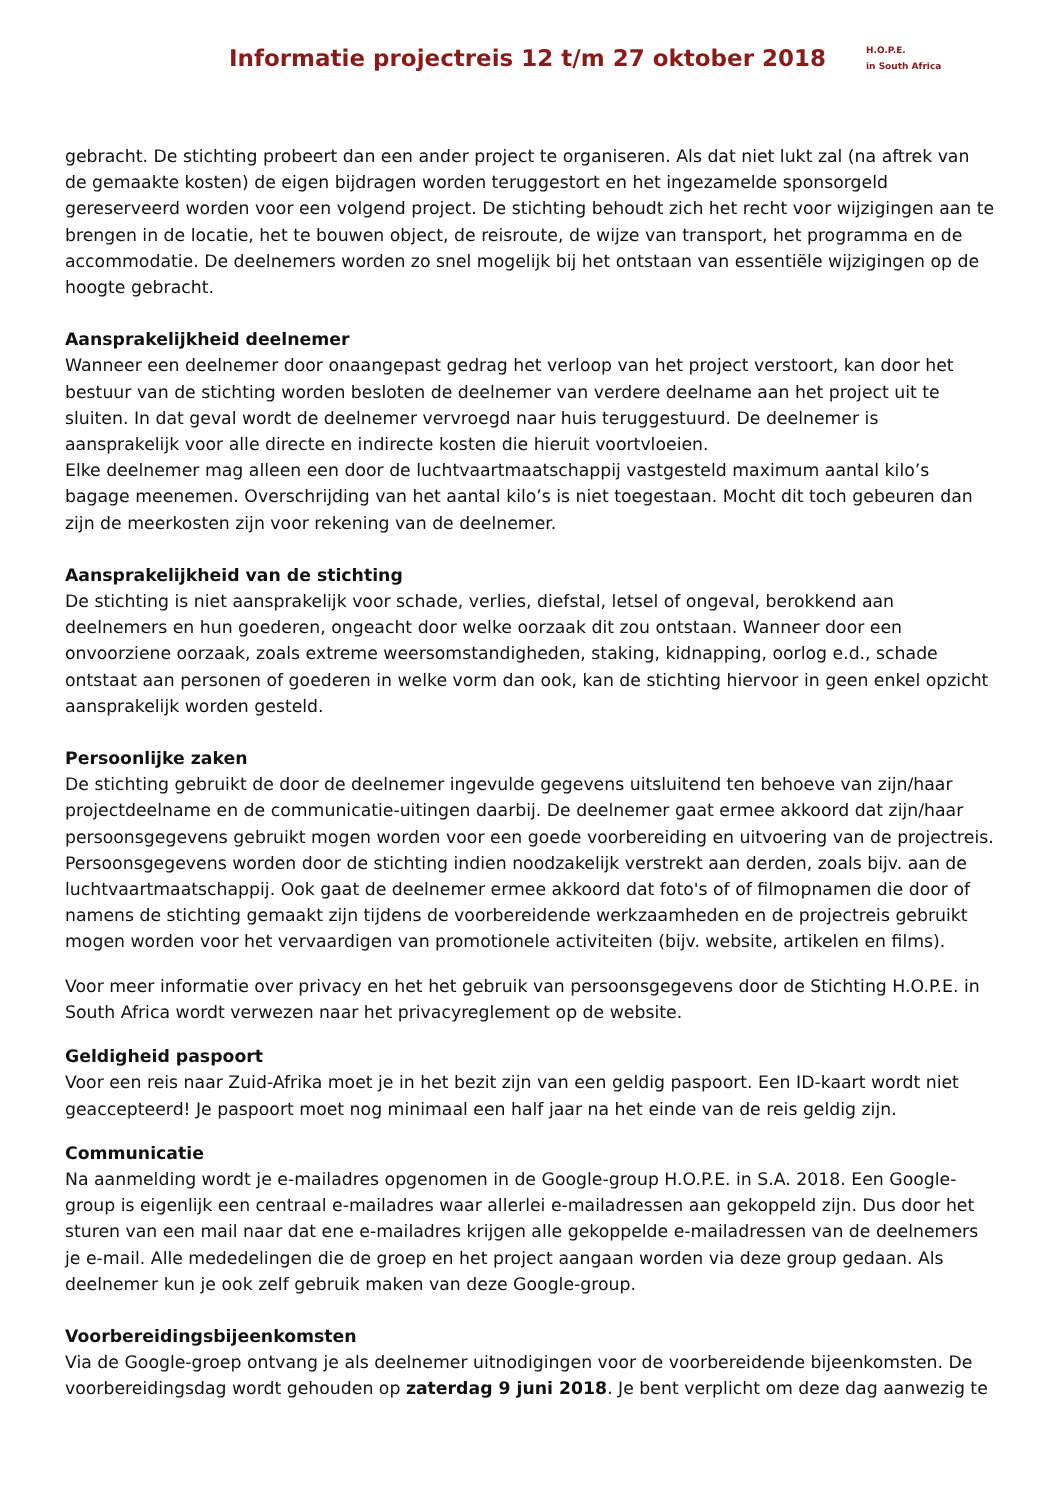Informatie projectreis 12 t/m 27 oktober 2018
H.O.P.E.
in South Africa
gebracht. De stichting probeert dan een ander project te organiseren. Als dat niet lukt zal (na aftrek van de gemaakte kosten) de eigen bijdragen worden teruggestort en het ingezamelde sponsorgeld gereserveerd worden voor een volgend project. De stichting behoudt zich het recht voor wijzigingen aan te brengen in de locatie, het te bouwen object, de reisroute, de wijze van transport, het programma en de accommodatie. De deelnemers worden zo snel mogelijk bij het ontstaan van essentiële wijzigingen op de hoogte gebracht.
Aansprakelijkheid deelnemer
Wanneer een deelnemer door onaangepast gedrag het verloop van het project verstoort, kan door het bestuur van de stichting worden besloten de deelnemer van verdere deelname aan het project uit te sluiten. In dat geval wordt de deelnemer vervroegd naar huis teruggestuurd. De deelnemer is aansprakelijk voor alle directe en indirecte kosten die hieruit voortvloeien.
Elke deelnemer mag alleen een door de luchtvaartmaatschappij vastgesteld maximum aantal kilo’s bagage meenemen. Overschrijding van het aantal kilo’s is niet toegestaan. Mocht dit toch gebeuren dan zijn de meerkosten zijn voor rekening van de deelnemer.
Aansprakelijkheid van de stichting
De stichting is niet aansprakelijk voor schade, verlies, diefstal, letsel of ongeval, berokkend aan deelnemers en hun goederen, ongeacht door welke oorzaak dit zou ontstaan. Wanneer door een onvoorziene oorzaak, zoals extreme weersomstandigheden, staking, kidnapping, oorlog e.d., schade ontstaat aan personen of goederen in welke vorm dan ook, kan de stichting hiervoor in geen enkel opzicht aansprakelijk worden gesteld.
Persoonlijke zaken
De stichting gebruikt de door de deelnemer ingevulde gegevens uitsluitend ten behoeve van zijn/haar projectdeelname en de communicatie-uitingen daarbij. De deelnemer gaat ermee akkoord dat zijn/haar persoonsgegevens gebruikt mogen worden voor een goede voorbereiding en uitvoering van de projectreis. Persoonsgegevens worden door de stichting indien noodzakelijk verstrekt aan derden, zoals bijv. aan de luchtvaartmaatschappij. Ook gaat de deelnemer ermee akkoord dat foto's of of filmopnamen die door of namens de stichting gemaakt zijn tijdens de voorbereidende werkzaamheden en de projectreis gebruikt mogen worden voor het vervaardigen van promotionele activiteiten (bijv. website, artikelen en films).
Voor meer informatie over privacy en het het gebruik van persoonsgegevens door de Stichting H.O.P.E. in South Africa wordt verwezen naar het privacyreglement op de website.
Geldigheid paspoort
Voor een reis naar Zuid-Afrika moet je in het bezit zijn van een geldig paspoort. Een ID-kaart wordt niet geaccepteerd! Je paspoort moet nog minimaal een half jaar na het einde van de reis geldig zijn.
Communicatie
Na aanmelding wordt je e-mailadres opgenomen in de Google-group H.O.P.E. in S.A. 2018. Een Google-group is eigenlijk een centraal e-mailadres waar allerlei e-mailadressen aan gekoppeld zijn. Dus door het sturen van een mail naar dat ene e-mailadres krijgen alle gekoppelde e-mailadressen van de deelnemers je e-mail. Alle mededelingen die de groep en het project aangaan worden via deze group gedaan. Als deelnemer kun je ook zelf gebruik maken van deze Google-group.
Voorbereidingsbijeenkomsten
Via de Google-groep ontvang je als deelnemer uitnodigingen voor de voorbereidende bijeenkomsten. De voorbereidingsdag wordt gehouden op zaterdag 9 juni 2018. Je bent verplicht om deze dag aanwezig te